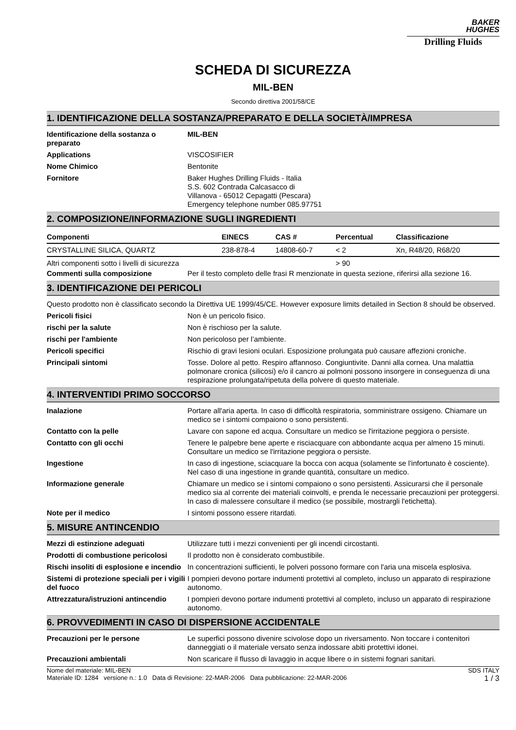BAKER
HUGHES
Drilling Fluids
SCHEDA DI SICUREZZA
MIL-BEN
Secondo direttiva 2001/58/CE
1. IDENTIFICAZIONE DELLA SOSTANZA/PREPARATO E DELLA SOCIETÀ/IMPRESA
Identificazione della sostanza o preparato
MIL-BEN
Applications VISCOSIFIER
Nome Chimico Bentonite
Fornitore Baker Hughes Drilling Fluids - Italia
S.S. 602 Contrada Calcasacco di
Villanova - 65012 Cepagatti (Pescara)
Emergency telephone number 085.97751
2. COMPOSIZIONE/INFORMAZIONE SUGLI INGREDIENTI
| Componenti | EINECS | CAS # | Percentual | Classificazione |
| --- | --- | --- | --- | --- |
| CRYSTALLINE SILICA, QUARTZ | 238-878-4 | 14808-60-7 | < 2 | Xn, R48/20, R68/20 |
| Altri componenti sotto i livelli di sicurezza | | | > 90 | |
Commenti sulla composizione Per il testo completo delle frasi R menzionate in questa sezione, riferirsi alla sezione 16.
3. IDENTIFICAZIONE DEI PERICOLI
Questo prodotto non è classificato secondo la Direttiva UE 1999/45/CE. However exposure limits detailed in Section 8 should be observed.
Pericoli fisici Non è un pericolo fisico.
rischi per la salute Non è rischioso per la salute.
rischi per l'ambiente Non pericoloso per l’ambiente.
Pericoli specifici Rischio di gravi lesioni oculari. Esposizione prolungata può causare affezioni croniche.
Principali sintomi Tosse. Dolore al petto. Respiro affannoso. Congiuntivite. Danni alla cornea. Una malattia polmonare cronica (silicosi) e/o il cancro ai polmoni possono insorgere in conseguenza di una respirazione prolungata/ripetuta della polvere di questo materiale.
4. INTERVENTIDI PRIMO SOCCORSO
Inalazione Portare all'aria aperta. In caso di difficoltà respiratoria, somministrare ossigeno. Chiamare un medico se i sintomi compaiono o sono persistenti.
Contatto con la pelle Lavare con sapone ed acqua. Consultare un medico se l'irritazione peggiora o persiste.
Contatto con gli occhi Tenere le palpebre bene aperte e risciacquare con abbondante acqua per almeno 15 minuti. Consultare un medico se l'irritazione peggiora o persiste.
Ingestione In caso di ingestione, sciacquare la bocca con acqua (solamente se l'infortunato è cosciente). Nel caso di una ingestione in grande quantità, consultare un medico.
Informazione generale Chiamare un medico se i sintomi compaiono o sono persistenti. Assicurarsi che il personale medico sia al corrente dei materiali coinvolti, e prenda le necessarie precauzioni per proteggersi. In caso di malessere consultare il medico (se possibile, mostrargli l'etichetta).
Note per il medico I sintomi possono essere ritardati.
5. MISURE ANTINCENDIO
Mezzi di estinzione adeguati Utilizzare tutti i mezzi convenienti per gli incendi circostanti.
Prodotti di combustione pericolosi
Il prodotto non è considerato combustibile.
Rischi insoliti di esplosione e incendio
In concentrazioni sufficienti, le polveri possono formare con l'aria una miscela esplosiva.
Sistemi di protezione speciali per i vigili del fuoco
I pompieri devono portare indumenti protettivi al completo, incluso un apparato di respirazione autonomo.
Attrezzatura/istruzioni antincendio
I pompieri devono portare indumenti protettivi al completo, incluso un apparato di respirazione autonomo.
6. PROVVEDIMENTI IN CASO DI DISPERSIONE ACCIDENTALE
Precauzioni per le persone Le superfici possono divenire scivolose dopo un riversamento. Non toccare i contenitori danneggiati o il materiale versato senza indossare abiti protettivi idonei.
Precauzioni ambientali Non scaricare il flusso di lavaggio in acque libere o in sistemi fognari sanitari.
Nome del materiale: MIL-BEN
Materiale ID: 1284 versione n.: 1.0 Data di Revisione: 22-MAR-2006 Data pubblicazione: 22-MAR-2006
SDS ITALY
1 / 3